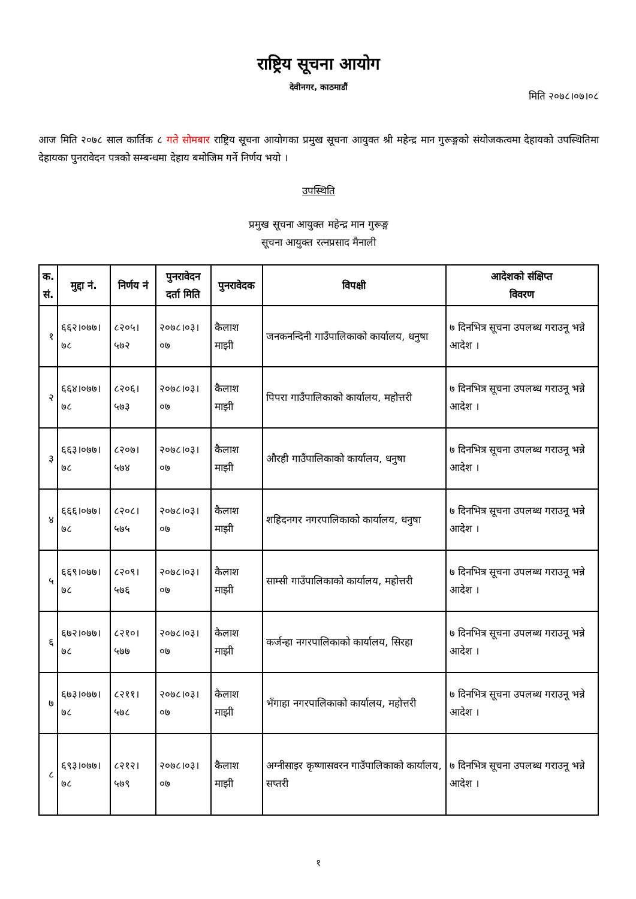राष्ट्रिय सूचना आयोग
देवीनगर, काठमाडौं
मिति २०७८।०७।०८
आज मिति २०७८ साल कार्तिक ८ गते सोमबार राष्ट्रिय सूचना आयोगका प्रमुख सूचना आयुक्त श्री महेन्द्र मान गुरूङ्गको संयोजकत्वमा देहायको उपस्थितिमा देहायका पुनरावेदन पत्रको सम्बन्धमा देहाय बमोजिम गर्ने निर्णय भयो ।
उपस्थिति
प्रमुख सूचना आयुक्त महेन्द्र मान गुरूङ्ग
सूचना आयुक्त रत्नप्रसाद मैनाली
| क. सं. | मुद्दा नं. | निर्णय नं | पुनरावेदन दर्ता मिति | पुनरावेदक | विपक्षी | आदेशको संक्षिप्त विवरण |
| --- | --- | --- | --- | --- | --- | --- |
| १ | ६६२।०७७।७८ | ८२०५।५७२ | २०७८।०३।०७ | कैलाश माझी | जनकनन्दिनी गाउँपालिकाको कार्यालय, धनुषा | ७ दिनभित्र सूचना उपलब्ध गराउनू भन्ने आदेश । |
| २ | ६६४।०७७।७८ | ८२०६।५७३ | २०७८।०३।०७ | कैलाश माझी | पिपरा गाउँपालिकाको कार्यालय, महोत्तरी | ७ दिनभित्र सूचना उपलब्ध गराउनू भन्ने आदेश । |
| ३ | ६६३।०७७।७८ | ८२०७।५७४ | २०७८।०३।०७ | कैलाश माझी | औरही गाउँपालिकाको कार्यालय, धनुषा | ७ दिनभित्र सूचना उपलब्ध गराउनू भन्ने आदेश । |
| ४ | ६६६।०७७।७८ | ८२०८।५७५ | २०७८।०३।०७ | कैलाश माझी | शहिदनगर नगरपालिकाको कार्यालय, धनुषा | ७ दिनभित्र सूचना उपलब्ध गराउनू भन्ने आदेश । |
| ५ | ६६९।०७७।७८ | ८२०९।५७६ | २०७८।०३।०७ | कैलाश माझी | साम्सी गाउँपालिकाको कार्यालय, महोत्तरी | ७ दिनभित्र सूचना उपलब्ध गराउनू भन्ने आदेश । |
| ६ | ६७२।०७७।७८ | ८२१०।५७७ | २०७८।०३।०७ | कैलाश माझी | कर्जन्हा नगरपालिकाको कार्यालय, सिरहा | ७ दिनभित्र सूचना उपलब्ध गराउनू भन्ने आदेश । |
| ७ | ६७३।०७७।७८ | ८२११।५७८ | २०७८।०३।०७ | कैलाश माझी | भँगाहा नगरपालिकाको कार्यालय, महोत्तरी | ७ दिनभित्र सूचना उपलब्ध गराउनू भन्ने आदेश । |
| ८ | ६९३।०७७।७८ | ८२१२।५७९ | २०७८।०३।०७ | कैलाश माझी | अग्नीसाइर कृष्णासवरन गाउँपालिकाको कार्यालय, सप्तरी | ७ दिनभित्र सूचना उपलब्ध गराउनू भन्ने आदेश । |
१